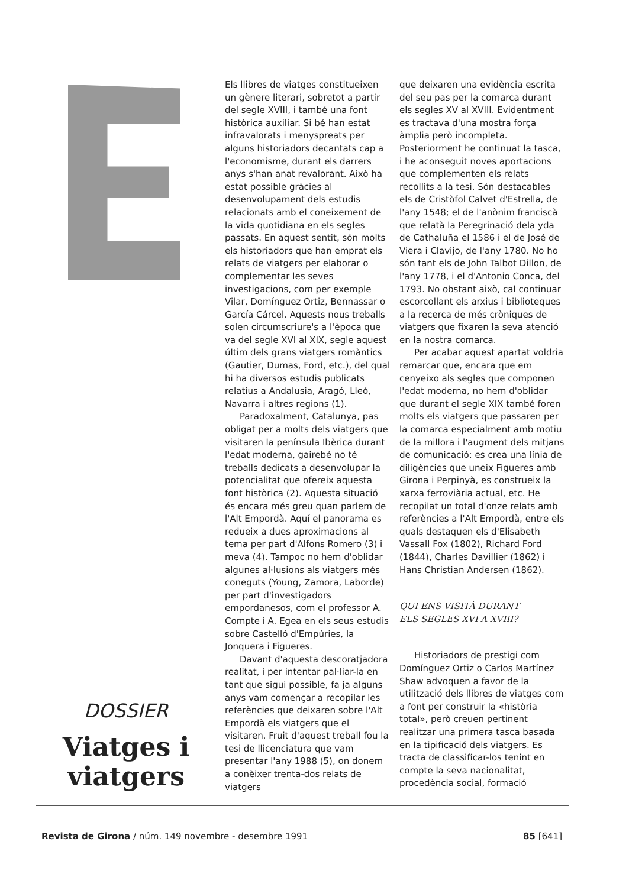DOSSIER
Viatges i viatgers
Els llibres de viatges constitueixen un gènere literari, sobretot a partir del segle XVIII, i també una font històrica auxiliar. Si bé han estat infravalorats i menyspreats per alguns historiadors decantats cap a l'economisme, durant els darrers anys s'han anat revalorant. Això ha estat possible gràcies al desenvolupament dels estudis relacionats amb el coneixement de la vida quotidiana en els segles passats. En aquest sentit, són molts els historiadors que han emprat els relats de viatgers per elaborar o complementar les seves investigacions, com per exemple Vilar, Domínguez Ortiz, Bennassar o García Cárcel. Aquests nous treballs solen circumscriure's a l'època que va del segle XVI al XIX, segle aquest últim dels grans viatgers romàntics (Gautier, Dumas, Ford, etc.), del qual hi ha diversos estudis publicats relatius a Andalusia, Aragó, Lleó, Navarra i altres regions (1).
Paradoxalment, Catalunya, pas obligat per a molts dels viatgers que visitaren la península Ibèrica durant l'edat moderna, gairebé no té treballs dedicats a desenvolupar la potencialitat que ofereix aquesta font històrica (2). Aquesta situació és encara més greu quan parlem de l'Alt Empordà. Aquí el panorama es redueix a dues aproximacions al tema per part d'Alfons Romero (3) i meva (4). Tampoc no hem d'oblidar algunes al·lusions als viatgers més coneguts (Young, Zamora, Laborde) per part d'investigadors empordanesos, com el professor A. Compte i A. Egea en els seus estudis sobre Castelló d'Empúries, la Jonquera i Figueres.
Davant d'aquesta descoratjadora realitat, i per intentar pal·liar-la en tant que sigui possible, fa ja alguns anys vam començar a recopilar les referències que deixaren sobre l'Alt Empordà els viatgers que el visitaren. Fruit d'aquest treball fou la tesi de llicenciatura que vam presentar l'any 1988 (5), on donem a conèixer trenta-dos relats de viatgers
que deixaren una evidència escrita del seu pas per la comarca durant els segles XV al XVIII. Evidentment es tractava d'una mostra força àmplia però incompleta. Posteriorment he continuat la tasca, i he aconseguit noves aportacions que complementen els relats recollits a la tesi. Són destacables els de Cristòfol Calvet d'Estrella, de l'any 1548; el de l'anònim franciscà que relatà la Peregrinació dela yda de Cathaluña el 1586 i el de José de Viera i Clavijo, de l'any 1780. No ho són tant els de John Talbot Dillon, de l'any 1778, i el d'Antonio Conca, del 1793. No obstant això, cal continuar escorcollant els arxius i biblioteques a la recerca de més cròniques de viatgers que fixaren la seva atenció en la nostra comarca.
Per acabar aquest apartat voldria remarcar que, encara que em cenyeixo als segles que componen l'edat moderna, no hem d'oblidar que durant el segle XIX també foren molts els viatgers que passaren per la comarca especialment amb motiu de la millora i l'augment dels mitjans de comunicació: es crea una línia de diligències que uneix Figueres amb Girona i Perpinyà, es construeix la xarxa ferroviària actual, etc. He recopilat un total d'onze relats amb referències a l'Alt Empordà, entre els quals destaquen els d'Elisabeth Vassall Fox (1802), Richard Ford (1844), Charles Davillier (1862) i Hans Christian Andersen (1862).
QUI ENS VISITÀ DURANT
ELS SEGLES XVI A XVIII?
Historiadors de prestigi com Domínguez Ortiz o Carlos Martínez Shaw advoquen a favor de la utilització dels llibres de viatges com a font per construir la «història total», però creuen pertinent realitzar una primera tasca basada en la tipificació dels viatgers. Es tracta de classificar-los tenint en compte la seva nacionalitat, procedència social, formació
Revista de Girona / núm. 149 novembre - desembre 1991 85 [641]